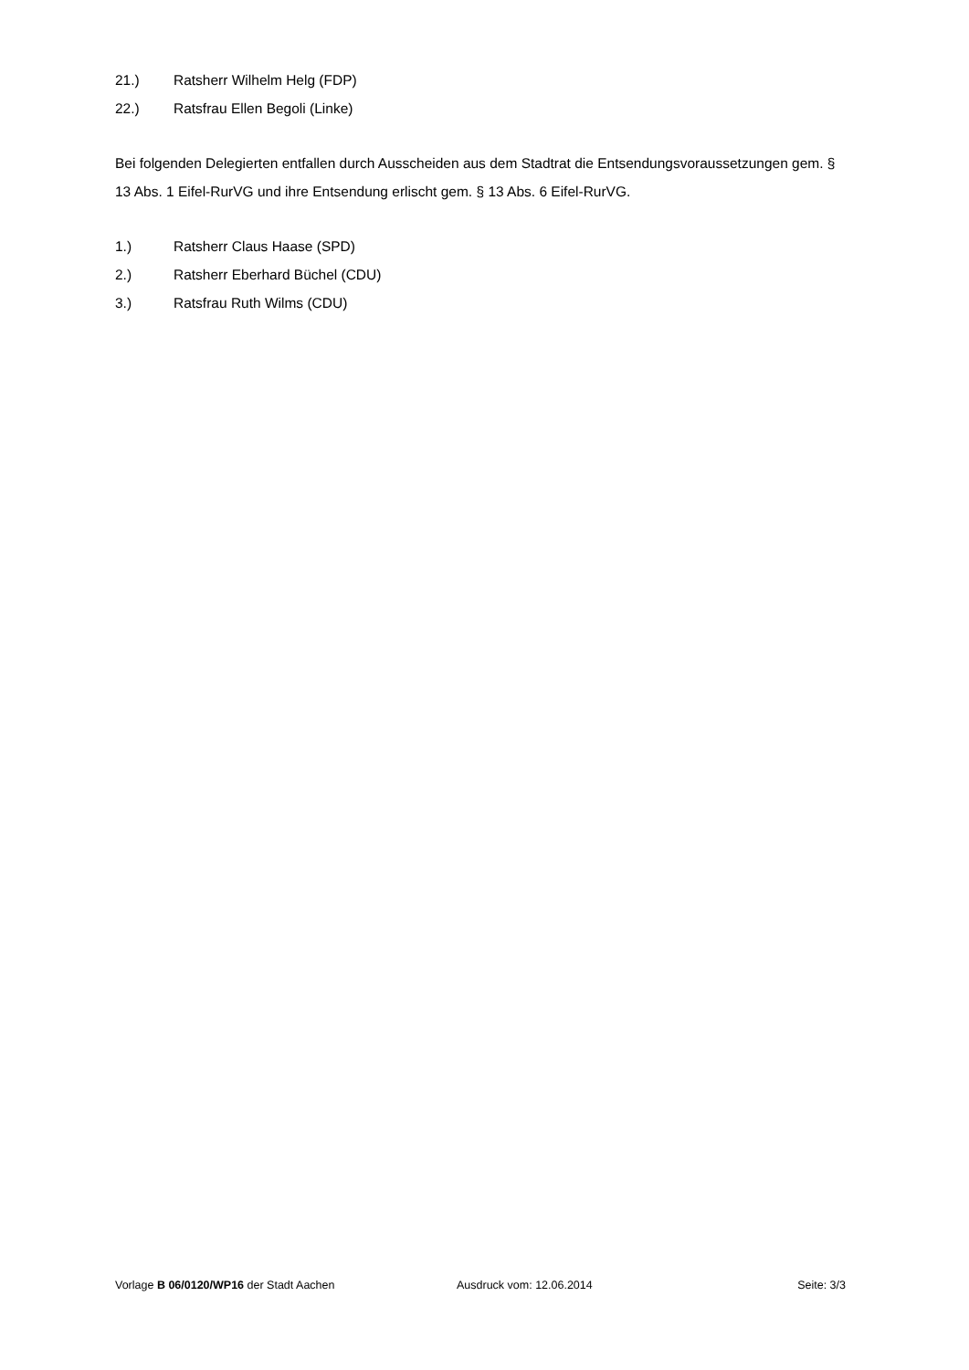21.) Ratsherr Wilhelm Helg (FDP)
22.) Ratsfrau Ellen Begoli (Linke)
Bei folgenden Delegierten entfallen durch Ausscheiden aus dem Stadtrat die Entsendungsvoraussetzungen gem. § 13 Abs. 1 Eifel-RurVG und ihre Entsendung erlischt gem. § 13 Abs. 6 Eifel-RurVG.
1.) Ratsherr Claus Haase (SPD)
2.) Ratsherr Eberhard Büchel (CDU)
3.) Ratsfrau Ruth Wilms (CDU)
Vorlage B 06/0120/WP16 der Stadt Aachen Ausdruck vom: 12.06.2014 Seite: 3/3